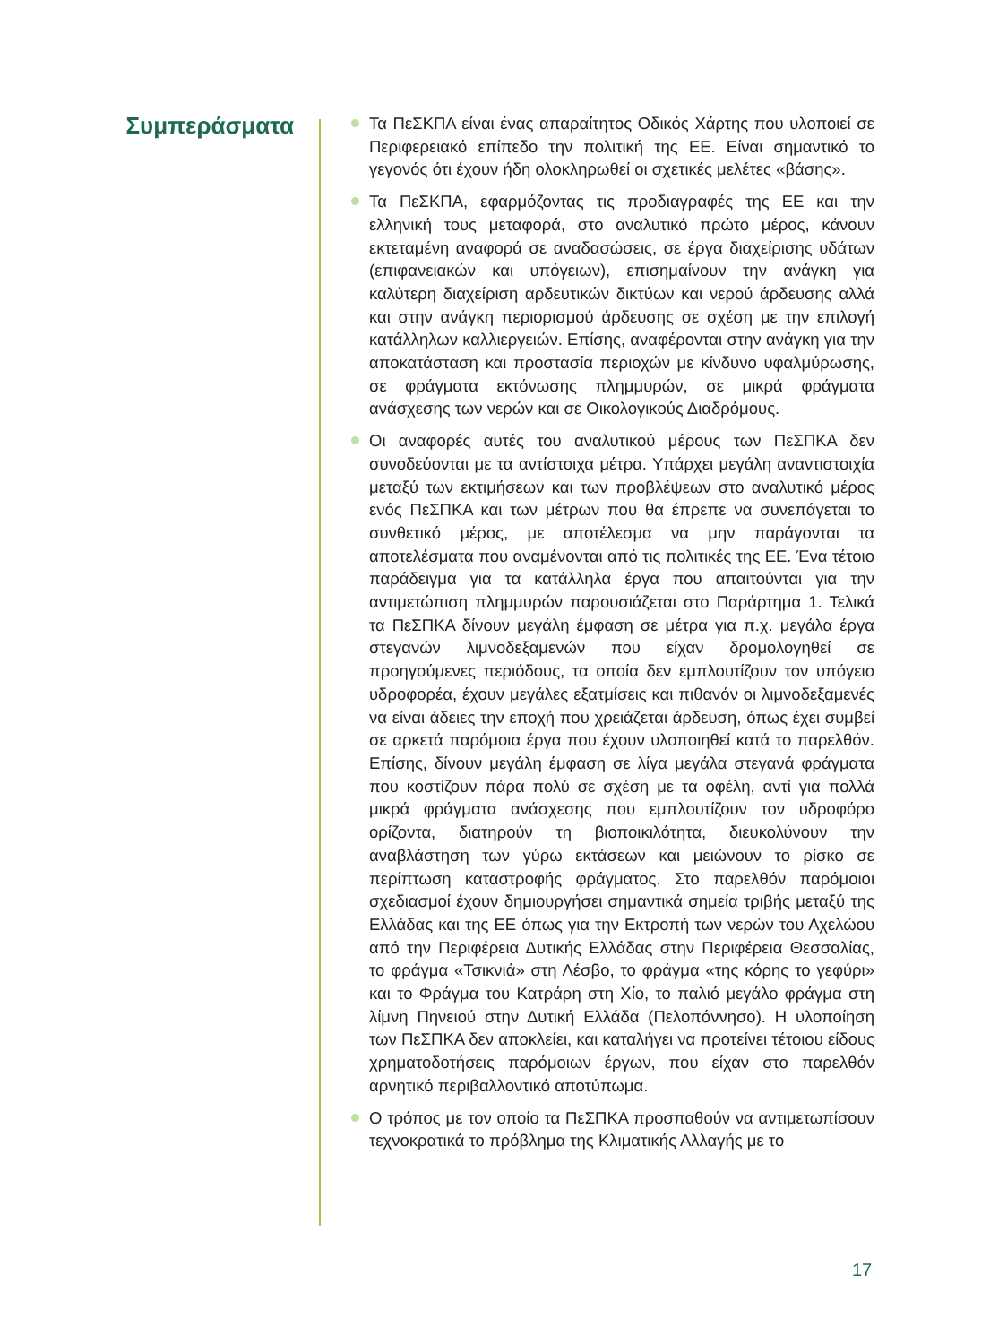Συμπεράσματα
Τα ΠεΣΚΠΑ είναι ένας απαραίτητος Οδικός Χάρτης που υλοποιεί σε Περιφερειακό επίπεδο την πολιτική της ΕΕ. Είναι σημαντικό το γεγονός ότι έχουν ήδη ολοκληρωθεί οι σχετικές μελέτες «βάσης».
Τα ΠεΣΚΠΑ, εφαρμόζοντας τις προδιαγραφές της ΕΕ και την ελληνική τους μεταφορά, στο αναλυτικό πρώτο μέρος, κάνουν εκτεταμένη αναφορά σε αναδασώσεις, σε έργα διαχείρισης υδάτων (επιφανειακών και υπόγειων), επισημαίνουν την ανάγκη για καλύτερη διαχείριση αρδευτικών δικτύων και νερού άρδευσης αλλά και στην ανάγκη περιορισμού άρδευσης σε σχέση με την επιλογή κατάλληλων καλλιεργειών. Επίσης, αναφέρονται στην ανάγκη για την αποκατάσταση και προστασία περιοχών με κίνδυνο υφαλμύρωσης, σε φράγματα εκτόνωσης πλημμυρών, σε μικρά φράγματα ανάσχεσης των νερών και σε Οικολογικούς Διαδρόμους.
Οι αναφορές αυτές του αναλυτικού μέρους των ΠεΣΠΚΑ δεν συνοδεύονται με τα αντίστοιχα μέτρα. Υπάρχει μεγάλη αναντιστοιχία μεταξύ των εκτιμήσεων και των προβλέψεων στο αναλυτικό μέρος ενός ΠεΣΠΚΑ και των μέτρων που θα έπρεπε να συνεπάγεται το συνθετικό μέρος, με αποτέλεσμα να μην παράγονται τα αποτελέσματα που αναμένονται από τις πολιτικές της ΕΕ. Ένα τέτοιο παράδειγμα για τα κατάλληλα έργα που απαιτούνται για την αντιμετώπιση πλημμυρών παρουσιάζεται στο Παράρτημα 1. Τελικά τα ΠεΣΠΚΑ δίνουν μεγάλη έμφαση σε μέτρα για π.χ. μεγάλα έργα στεγανών λιμνοδεξαμενών που είχαν δρομολογηθεί σε προηγούμενες περιόδους, τα οποία δεν εμπλουτίζουν τον υπόγειο υδροφορέα, έχουν μεγάλες εξατμίσεις και πιθανόν οι λιμνοδεξαμενές να είναι άδειες την εποχή που χρειάζεται άρδευση, όπως έχει συμβεί σε αρκετά παρόμοια έργα που έχουν υλοποιηθεί κατά το παρελθόν. Επίσης, δίνουν μεγάλη έμφαση σε λίγα μεγάλα στεγανά φράγματα που κοστίζουν πάρα πολύ σε σχέση με τα οφέλη, αντί για πολλά μικρά φράγματα ανάσχεσης που εμπλουτίζουν τον υδροφόρο ορίζοντα, διατηρούν τη βιοποικιλότητα, διευκολύνουν την αναβλάστηση των γύρω εκτάσεων και μειώνουν το ρίσκο σε περίπτωση καταστροφής φράγματος. Στο παρελθόν παρόμοιοι σχεδιασμοί έχουν δημιουργήσει σημαντικά σημεία τριβής μεταξύ της Ελλάδας και της ΕΕ όπως για την Εκτροπή των νερών του Αχελώου από την Περιφέρεια Δυτικής Ελλάδας στην Περιφέρεια Θεσσαλίας, το φράγμα «Τσικνιά» στη Λέσβο, το φράγμα «της κόρης το γεφύρι» και το Φράγμα του Κατράρη στη Χίο, το παλιό μεγάλο φράγμα στη λίμνη Πηνειού στην Δυτική Ελλάδα (Πελοπόννησο). Η υλοποίηση των ΠεΣΠΚΑ δεν αποκλείει, και καταλήγει να προτείνει τέτοιου είδους χρηματοδοτήσεις παρόμοιων έργων, που είχαν στο παρελθόν αρνητικό περιβαλλοντικό αποτύπωμα.
Ο τρόπος με τον οποίο τα ΠεΣΠΚΑ προσπαθούν να αντιμετωπίσουν τεχνοκρατικά το πρόβλημα της Κλιματικής Αλλαγής με το
17